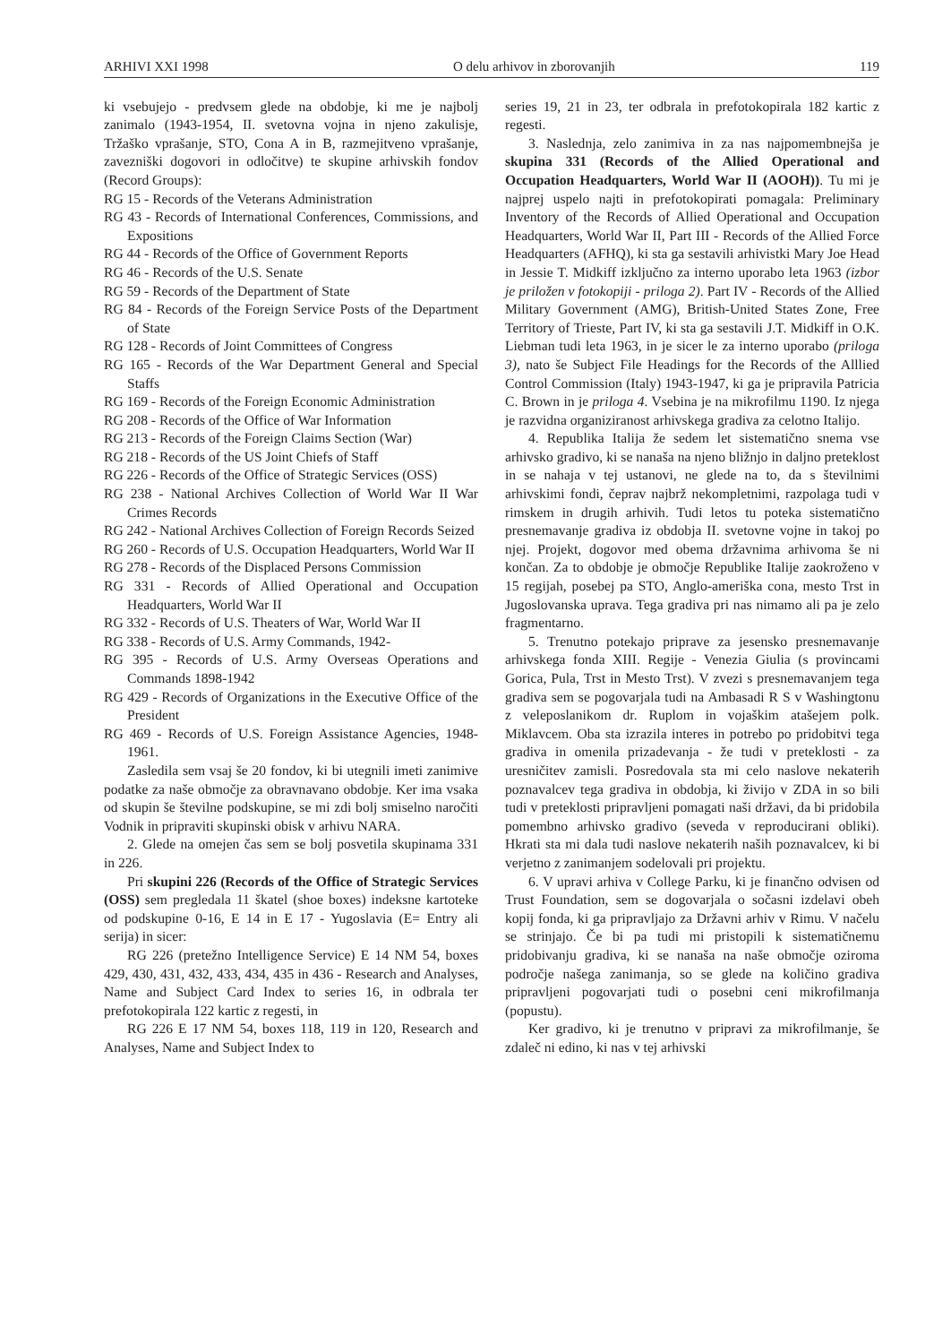ARHIVI XXI 1998 O delu arhivov in zborovanjih 119
ki vsebujejo - predvsem glede na obdobje, ki me je najbolj zanimalo (1943-1954, II. svetovna vojna in njeno zakulisje, Tržaško vprašanje, STO, Cona A in B, razmejitveno vprašanje, zavezniški dogovori in odločitve) te skupine arhivskih fondov (Record Groups):
RG 15 - Records of the Veterans Administration
RG 43 - Records of International Conferences, Commissions, and Expositions
RG 44 - Records of the Office of Government Reports
RG 46 - Records of the U.S. Senate
RG 59 - Records of the Department of State
RG 84 - Records of the Foreign Service Posts of the Department of State
RG 128 - Records of Joint Committees of Congress
RG 165 - Records of the War Department General and Special Staffs
RG 169 - Records of the Foreign Economic Administration
RG 208 - Records of the Office of War Information
RG 213 - Records of the Foreign Claims Section (War)
RG 218 - Records of the US Joint Chiefs of Staff
RG 226 - Records of the Office of Strategic Services (OSS)
RG 238 - National Archives Collection of World War II War Crimes Records
RG 242 - National Archives Collection of Foreign Records Seized
RG 260 - Records of U.S. Occupation Headquarters, World War II
RG 278 - Records of the Displaced Persons Commission
RG 331 - Records of Allied Operational and Occupation Headquarters, World War II
RG 332 - Records of U.S. Theaters of War, World War II
RG 338 - Records of U.S. Army Commands, 1942-
RG 395 - Records of U.S. Army Overseas Operations and Commands 1898-1942
RG 429 - Records of Organizations in the Executive Office of the President
RG 469 - Records of U.S. Foreign Assistance Agencies, 1948-1961.
Zasledila sem vsaj še 20 fondov, ki bi utegnili imeti zanimive podatke za naše območje za obravnavano obdobje. Ker ima vsaka od skupin še številne podskupine, se mi zdi bolj smiselno naročiti Vodnik in pripraviti skupinski obisk v arhivu NARA.
2. Glede na omejen čas sem se bolj posvetila skupinama 331 in 226.
Pri skupini 226 (Records of the Office of Strategic Services (OSS) sem pregledala 11 škatel (shoe boxes) indeksne kartoteke od podskupine 0-16, E 14 in E 17 - Yugoslavia (E= Entry ali serija) in sicer:
RG 226 (pretežno Intelligence Service) E 14 NM 54, boxes 429, 430, 431, 432, 433, 434, 435 in 436 - Research and Analyses, Name and Subject Card Index to series 16, in odbrala ter prefotokopirala 122 kartic z regesti, in
RG 226 E 17 NM 54, boxes 118, 119 in 120, Research and Analyses, Name and Subject Index to
series 19, 21 in 23, ter odbrala in prefotokopirala 182 kartic z regesti.
3. Naslednja, zelo zanimiva in za nas najpomembnejša je skupina 331 (Records of the Allied Operational and Occupation Headquarters, World War II (AOOH)). Tu mi je najprej uspelo najti in prefotokopirati pomagala: Preliminary Inventory of the Records of Allied Operational and Occupation Headquarters, World War II, Part III - Records of the Allied Force Headquarters (AFHQ), ki sta ga sestavili arhivistki Mary Joe Head in Jessie T. Midkiff izključno za interno uporabo leta 1963 (izbor je priložen v fotokopiji - priloga 2). Part IV - Records of the Allied Military Government (AMG), British-United States Zone, Free Territory of Trieste, Part IV, ki sta ga sestavili J.T. Midkiff in O.K. Liebman tudi leta 1963, in je sicer le za interno uporabo (priloga 3), nato še Subject File Headings for the Records of the Alllied Control Commission (Italy) 1943-1947, ki ga je pripravila Patricia C. Brown in je priloga 4. Vsebina je na mikrofilmu 1190. Iz njega je razvidna organiziranost arhivskega gradiva za celotno Italijo.
4. Republika Italija že sedem let sistematično snema vse arhivsko gradivo, ki se nanaša na njeno bližnjo in daljno preteklost in se nahaja v tej ustanovi, ne glede na to, da s številnimi arhivskimi fondi, čeprav najbrž nekompletnimi, razpolaga tudi v rimskem in drugih arhivih. Tudi letos tu poteka sistematično presnemavanje gradiva iz obdobja II. svetovne vojne in takoj po njej. Projekt, dogovor med obema državnima arhivoma še ni končan. Za to obdobje je območje Republike Italije zaokroženo v 15 regijah, posebej pa STO, Anglo-ameriška cona, mesto Trst in Jugoslovanska uprava. Tega gradiva pri nas nimamo ali pa je zelo fragmentarno.
5. Trenutno potekajo priprave za jesensko presnemavanje arhivskega fonda XIII. Regije - Venezia Giulia (s provincami Gorica, Pula, Trst in Mesto Trst). V zvezi s presnemavanjem tega gradiva sem se pogovarjala tudi na Ambasadi R S v Washingtonu z veleposlanikom dr. Ruplom in vojaškim atašejem polk. Miklavcem. Oba sta izrazila interes in potrebo po pridobitvi tega gradiva in omenila prizadevanja - že tudi v preteklosti - za uresničitev zamisli. Posredovala sta mi celo naslove nekaterih poznavalcev tega gradiva in obdobja, ki živijo v ZDA in so bili tudi v preteklosti pripravljeni pomagati naši državi, da bi pridobila pomembno arhivsko gradivo (seveda v reproducirani obliki). Hkrati sta mi dala tudi naslove nekaterih naših poznavalcev, ki bi verjetno z zanimanjem sodelovali pri projektu.
6. V upravi arhiva v College Parku, ki je finančno odvisen od Trust Foundation, sem se dogovarjala o sočasni izdelavi obeh kopij fonda, ki ga pripravljajo za Državni arhiv v Rimu. V načelu se strinjajo. Če bi pa tudi mi pristopili k sistematičnemu pridobivanju gradiva, ki se nanaša na naše območje oziroma področje našega zanimanja, so se glede na količino gradiva pripravljeni pogovarjati tudi o posebni ceni mikrofilmanja (popustu).
Ker gradivo, ki je trenutno v pripravi za mikrofilmanje, še zdaleč ni edino, ki nas v tej arhivski